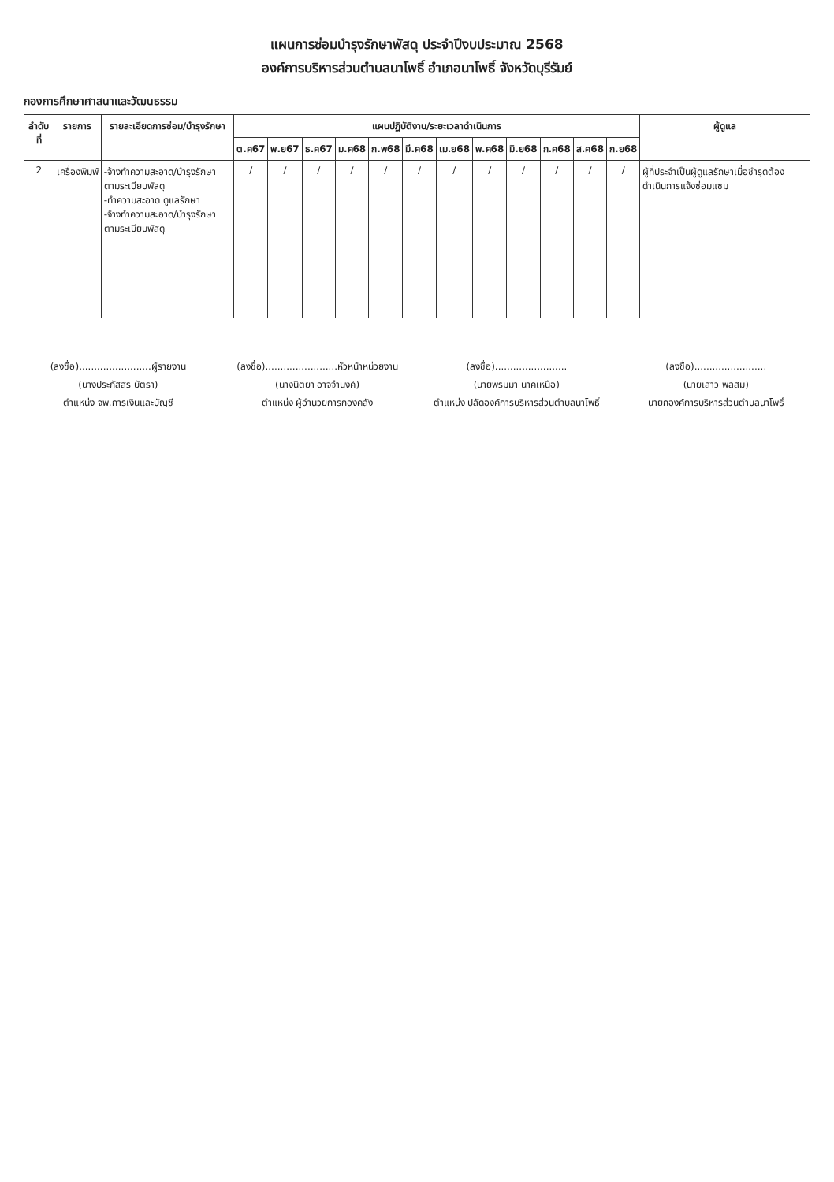แผนการซ่อมบำรุงรักษาพัสดุ ประจำปีงบประมาณ 2568
องค์การบริหารส่วนตำบลนาโพธิ์ อำเภอนาโพธิ์ จังหวัดบุรีรัมย์
กองการศึกษาศาสนาและวัฒนธรรม
| ลำดับที่ | รายการ | รายละเอียดการซ่อม/บำรุงรักษา | แผนปฏิบัติงาน/ระยะเวลาดำเนินการ | | | | | | | | | | | | ผู้ดูแล |
| --- | --- | --- | --- | --- | --- | --- | --- | --- | --- | --- | --- | --- | --- | --- | --- |
| | | | ต.ค67 | พ.ย67 | ธ.ค67 | ม.ค68 | ก.พ68 | มี.ค68 | เม.ย68 | พ.ค68 | มิ.ย68 | ก.ค68 | ส.ค68 | ก.ย68 | |
| 2 | เครื่องพิมพ์ | -จ้างทำความสะอาด/บำรุงรักษาตามระเบียบพัสดุ -ทำความสะอาด ดูแลรักษา -จ้างทำความสะอาด/บำรุงรักษาตามระเบียบพัสดุ | / | / | / | / | / | / | / | / | / | / | / | / | ผู้ที่ประจำเป็นผู้ดูแลรักษาเมื่อชำรุดต้องดำเนินการแจ้งซ่อมแซม |
(ลงชื่อ)........................ผู้รายงาน
(นางประภัสสร บัตรา)
ตำแหน่ง จพ.การเงินและบัญชี
(ลงชื่อ)........................หัวหน้าหน่วยงาน
(นางนิตยา อาจจำนงค์)
ตำแหน่ง ผู้อำนวยการกองคลัง
(ลงชื่อ)........................
(นายพรมมา นาคเหนือ)
ตำแหน่ง ปลัดองค์การบริหารส่วนตำบลนาโพธิ์
(ลงชื่อ)........................
(นายเสาว พลสม)
นายกองค์การบริหารส่วนตำบลนาโพธิ์